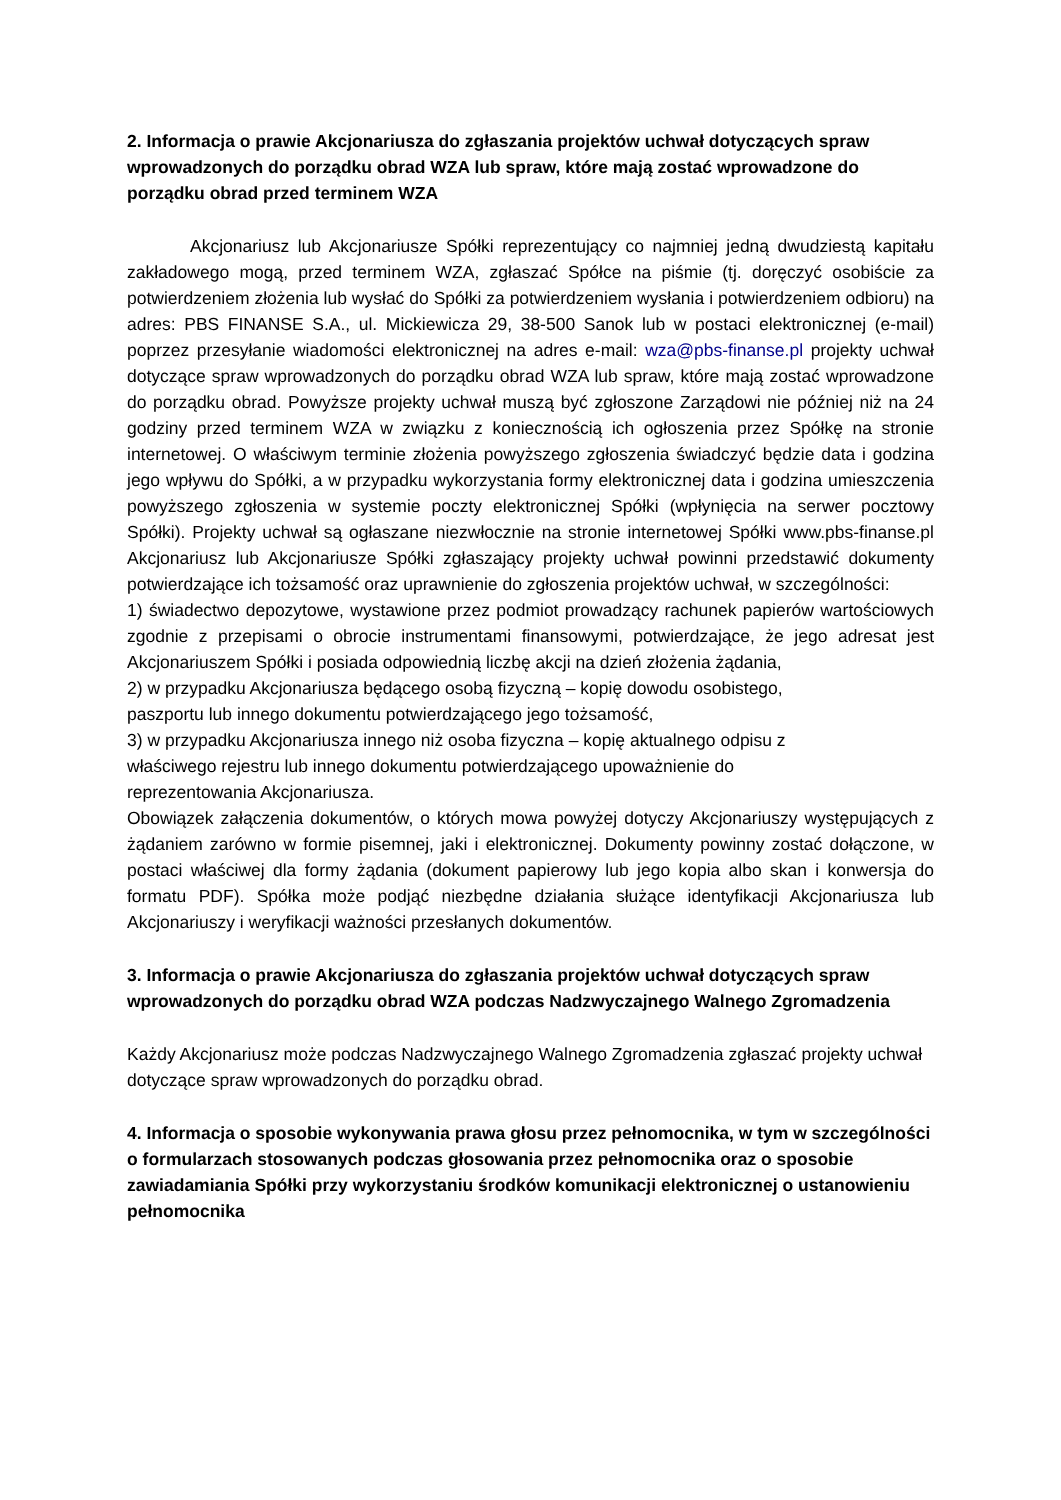2. Informacja o prawie Akcjonariusza do zgłaszania projektów uchwał dotyczących spraw wprowadzonych do porządku obrad WZA lub spraw, które mają zostać wprowadzone do porządku obrad przed terminem WZA
Akcjonariusz lub Akcjonariusze Spółki reprezentujący co najmniej jedną dwudziestą kapitału zakładowego mogą, przed terminem WZA, zgłaszać Spółce na piśmie (tj. doręczyć osobiście za potwierdzeniem złożenia lub wysłać do Spółki za potwierdzeniem wysłania i potwierdzeniem odbioru) na adres: PBS FINANSE S.A., ul. Mickiewicza 29, 38-500 Sanok lub w postaci elektronicznej (e-mail) poprzez przesyłanie wiadomości elektronicznej na adres e-mail: wza@pbs-finanse.pl projekty uchwał dotyczące spraw wprowadzonych do porządku obrad WZA lub spraw, które mają zostać wprowadzone do porządku obrad. Powyższe projekty uchwał muszą być zgłoszone Zarządowi nie później niż na 24 godziny przed terminem WZA w związku z koniecznością ich ogłoszenia przez Spółkę na stronie internetowej. O właściwym terminie złożenia powyższego zgłoszenia świadczyć będzie data i godzina jego wpływu do Spółki, a w przypadku wykorzystania formy elektronicznej data i godzina umieszczenia powyższego zgłoszenia w systemie poczty elektronicznej Spółki (wpłynięcia na serwer pocztowy Spółki). Projekty uchwał są ogłaszane niezwłocznie na stronie internetowej Spółki www.pbs-finanse.pl Akcjonariusz lub Akcjonariusze Spółki zgłaszający projekty uchwał powinni przedstawić dokumenty potwierdzające ich tożsamość oraz uprawnienie do zgłoszenia projektów uchwał, w szczególności:
1) świadectwo depozytowe, wystawione przez podmiot prowadzący rachunek papierów wartościowych zgodnie z przepisami o obrocie instrumentami finansowymi, potwierdzające, że jego adresat jest Akcjonariuszem Spółki i posiada odpowiednią liczbę akcji na dzień złożenia żądania,
2) w przypadku Akcjonariusza będącego osobą fizyczną – kopię dowodu osobistego,
paszportu lub innego dokumentu potwierdzającego jego tożsamość,
3) w przypadku Akcjonariusza innego niż osoba fizyczna – kopię aktualnego odpisu z
właściwego rejestru lub innego dokumentu potwierdzającego upoważnienie do
reprezentowania Akcjonariusza.
Obowiązek załączenia dokumentów, o których mowa powyżej dotyczy Akcjonariuszy występujących z żądaniem zarówno w formie pisemnej, jaki i elektronicznej. Dokumenty powinny zostać dołączone, w postaci właściwej dla formy żądania (dokument papierowy lub jego kopia albo skan i konwersja do formatu PDF). Spółka może podjąć niezbędne działania służące identyfikacji Akcjonariusza lub Akcjonariuszy i weryfikacji ważności przesłanych dokumentów.
3. Informacja o prawie Akcjonariusza do zgłaszania projektów uchwał dotyczących spraw wprowadzonych do porządku obrad WZA podczas Nadzwyczajnego Walnego Zgromadzenia
Każdy Akcjonariusz może podczas Nadzwyczajnego Walnego Zgromadzenia zgłaszać projekty uchwał dotyczące spraw wprowadzonych do porządku obrad.
4. Informacja o sposobie wykonywania prawa głosu przez pełnomocnika, w tym w szczególności o formularzach stosowanych podczas głosowania przez pełnomocnika oraz o sposobie zawiadamiania Spółki przy wykorzystaniu środków komunikacji elektronicznej o ustanowieniu pełnomocnika